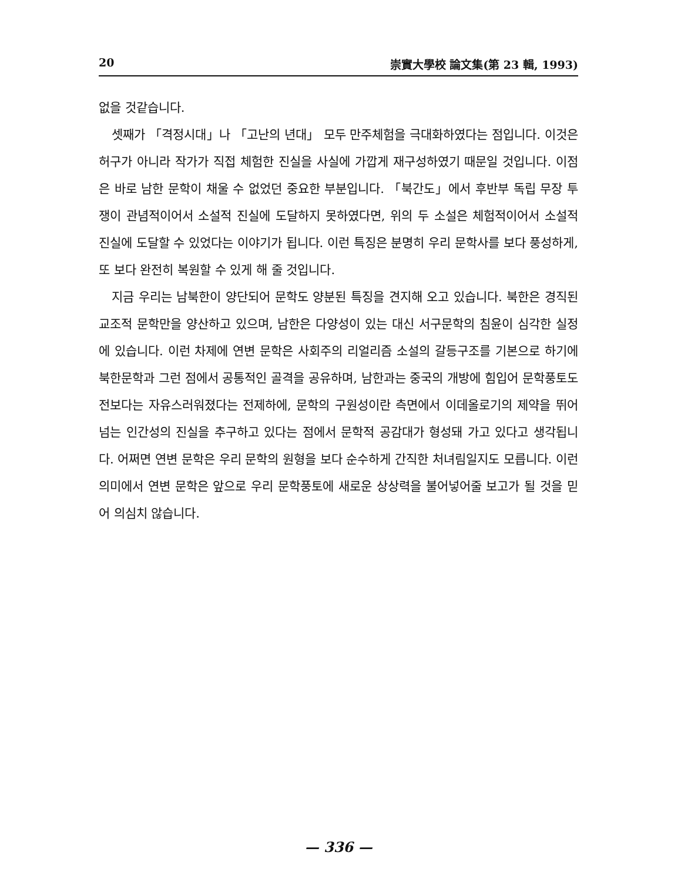20 崇實大學校 論文集(第 23 輯, 1993)
없을 것같습니다.
셋째가 「격정시대」나 「고난의 년대」 모두 만주체험을 극대화하였다는 점입니다. 이것은 허구가 아니라 작가가 직접 체험한 진실을 사실에 가깝게 재구성하였기 때문일 것입니다. 이점은 바로 남한 문학이 채울 수 없었던 중요한 부분입니다. 「북간도」에서 후반부 독립 무장 투쟁이 관념적이어서 소설적 진실에 도달하지 못하였다면, 위의 두 소설은 체험적이어서 소설적 진실에 도달할 수 있었다는 이야기가 됩니다. 이런 특징은 분명히 우리 문학사를 보다 풍성하게, 또 보다 완전히 복원할 수 있게 해 줄 것입니다.
지금 우리는 남북한이 양단되어 문학도 양분된 특징을 견지해 오고 있습니다. 북한은 경직된 교조적 문학만을 양산하고 있으며, 남한은 다양성이 있는 대신 서구문학의 침윤이 심각한 실정에 있습니다. 이런 차제에 연변 문학은 사회주의 리얼리즘 소설의 갈등구조를 기본으로 하기에 북한문학과 그런 점에서 공통적인 골격을 공유하며, 남한과는 중국의 개방에 힘입어 문학풍토도 전보다는 자유스러워졌다는 전제하에, 문학의 구원성이란 측면에서 이데올로기의 제약을 뛰어넘는 인간성의 진실을 추구하고 있다는 점에서 문학적 공감대가 형성돼 가고 있다고 생각됩니다. 어쩌면 연변 문학은 우리 문학의 원형을 보다 순수하게 간직한 처녀림일지도 모릅니다. 이런 의미에서 연변 문학은 앞으로 우리 문학풍토에 새로운 상상력을 불어넣어줄 보고가 될 것을 믿어 의심치 않습니다.
— 336 —